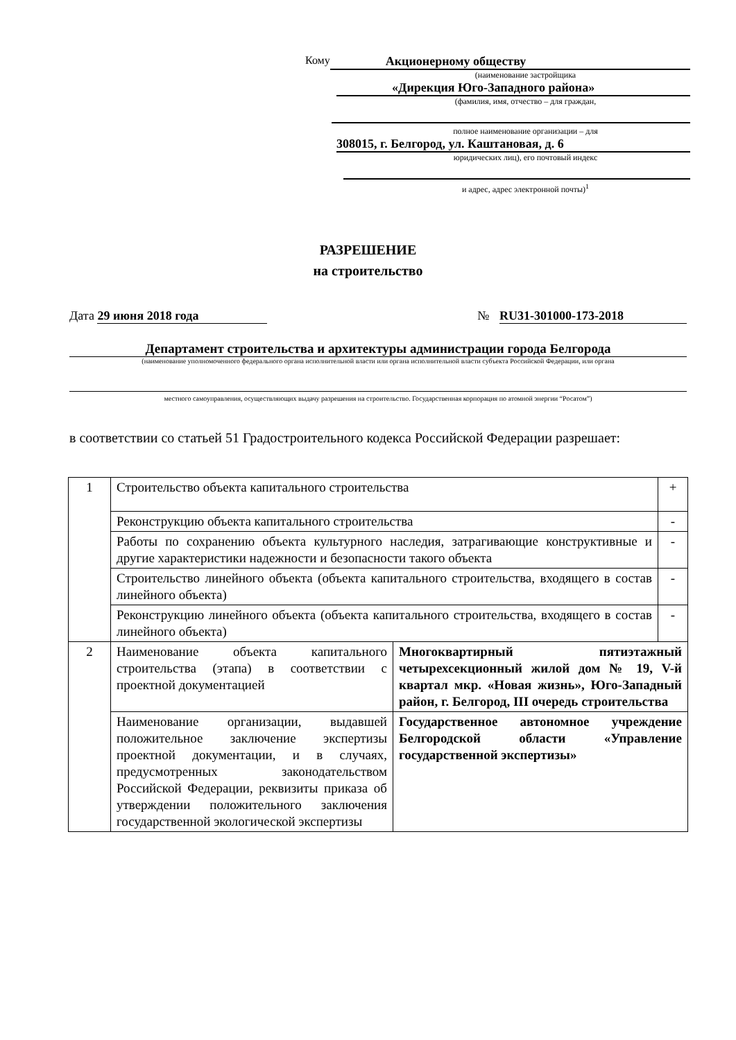Кому Акционерному обществу
(наименование застройщика
«Дирекция Юго-Западного района»
(фамилия, имя, отчество – для граждан,
полное наименование организации – для
308015, г. Белгород, ул. Каштановая, д. 6
юридических лиц), его почтовый индекс
и адрес, адрес электронной почты)<sup>1</sup>
РАЗРЕШЕНИЕ
на строительство
Дата 29 июня 2018 года № RU31-301000-173-2018
Департамент строительства и архитектуры администрации города Белгорода
(наименование уполномоченного федерального органа исполнительной власти или органа исполнительной власти субъекта Российской Федерации, или органа
местного самоуправления, осуществляющих выдачу разрешения на строительство. Государственная корпорация по атомной энергии “Росатом”)
в соответствии со статьей 51 Градостроительного кодекса Российской Федерации разрешает:
| 1 | Строительство объекта капитального строительства | | + |
| | Реконструкцию объекта капитального строительства | | - |
| | Работы по сохранению объекта культурного наследия, затрагивающие конструктивные и другие характеристики надежности и безопасности такого объекта | | - |
| | Строительство линейного объекта (объекта капитального строительства, входящего в состав линейного объекта) | | - |
| | Реконструкцию линейного объекта (объекта капитального строительства, входящего в состав линейного объекта) | | - |
| 2 | Наименование объекта капитального строительства (этапа) в соответствии с проектной документацией | Многоквартирный пятиэтажный четырехсекционный жилой дом № 19, V-й квартал мкр. «Новая жизнь», Юго-Западный район, г. Белгород, III очередь строительства | |
| | Наименование организации, выдавшей положительное заключение экспертизы проектной документации, и в случаях, предусмотренных законодательством Российской Федерации, реквизиты приказа об утверждении положительного заключения государственной экологической экспертизы | Государственное автономное учреждение Белгородской области «Управление государственной экспертизы» | |